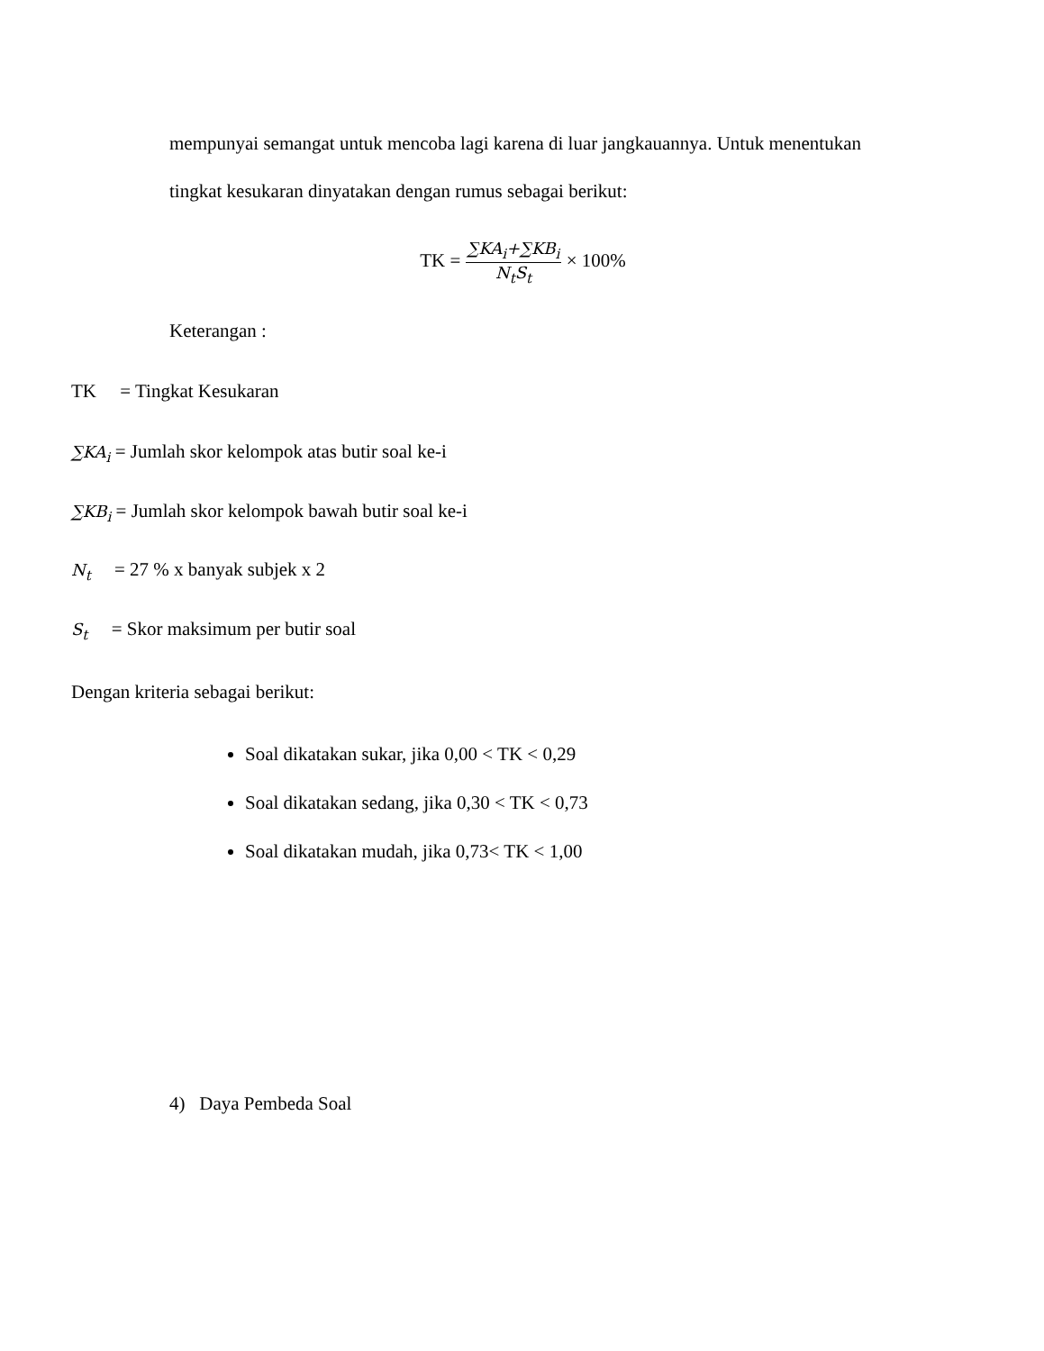mempunyai semangat untuk mencoba lagi karena di luar jangkauannya. Untuk menentukan
tingkat kesukaran dinyatakan dengan rumus sebagai berikut:
TK = ∑KA<sub>i</sub>+∑KB<sub>i</sub> N<sub>t</sub>S<sub>t</sub> × 100%
Keterangan :
TK = Tingkat Kesukaran
∑KA<sub>i</sub> = Jumlah skor kelompok atas butir soal ke-i
∑KB<sub>i</sub> = Jumlah skor kelompok bawah butir soal ke-i
N<sub>t</sub> = 27 % x banyak subjek x 2
S<sub>t</sub> = Skor maksimum per butir soal
Dengan kriteria sebagai berikut:
Soal dikatakan sukar, jika 0,00 < TK < 0,29
Soal dikatakan sedang, jika 0,30 < TK < 0,73
Soal dikatakan mudah, jika 0,73< TK < 1,00
4) Daya Pembeda Soal